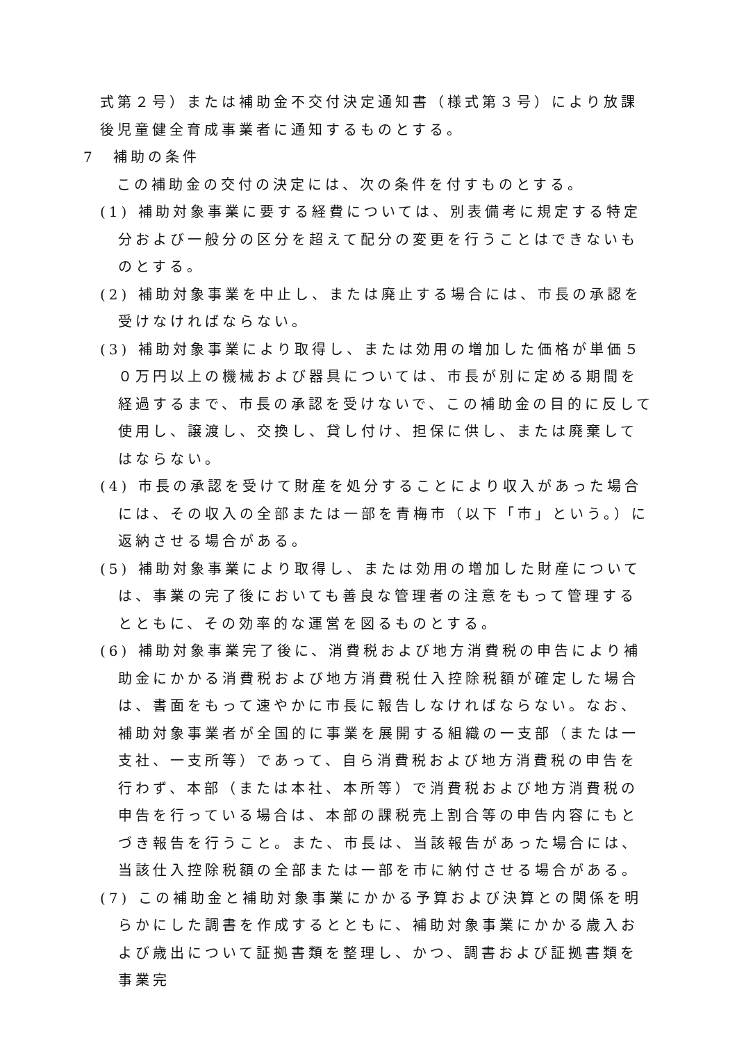式第２号）または補助金不交付決定通知書（様式第３号）により放課後児童健全育成事業者に通知するものとする。
7　補助の条件
この補助金の交付の決定には、次の条件を付すものとする。
(1) 補助対象事業に要する経費については、別表備考に規定する特定分および一般分の区分を超えて配分の変更を行うことはできないものとする。
(2) 補助対象事業を中止し、または廃止する場合には、市長の承認を受けなければならない。
(3) 補助対象事業により取得し、または効用の増加した価格が単価５０万円以上の機械および器具については、市長が別に定める期間を経過するまで、市長の承認を受けないで、この補助金の目的に反して使用し、譲渡し、交換し、貸し付け、担保に供し、または廃棄してはならない。
(4) 市長の承認を受けて財産を処分することにより収入があった場合には、その収入の全部または一部を青梅市（以下「市」という。）に返納させる場合がある。
(5) 補助対象事業により取得し、または効用の増加した財産については、事業の完了後においても善良な管理者の注意をもって管理するとともに、その効率的な運営を図るものとする。
(6) 補助対象事業完了後に、消費税および地方消費税の申告により補助金にかかる消費税および地方消費税仕入控除税額が確定した場合は、書面をもって速やかに市長に報告しなければならない。なお、補助対象事業者が全国的に事業を展開する組織の一支部（または一支社、一支所等）であって、自ら消費税および地方消費税の申告を行わず、本部（または本社、本所等）で消費税および地方消費税の申告を行っている場合は、本部の課税売上割合等の申告内容にもとづき報告を行うこと。また、市長は、当該報告があった場合には、当該仕入控除税額の全部または一部を市に納付させる場合がある。
(7) この補助金と補助対象事業にかかる予算および決算との関係を明らかにした調書を作成するとともに、補助対象事業にかかる歳入および歳出について証拠書類を整理し、かつ、調書および証拠書類を事業完